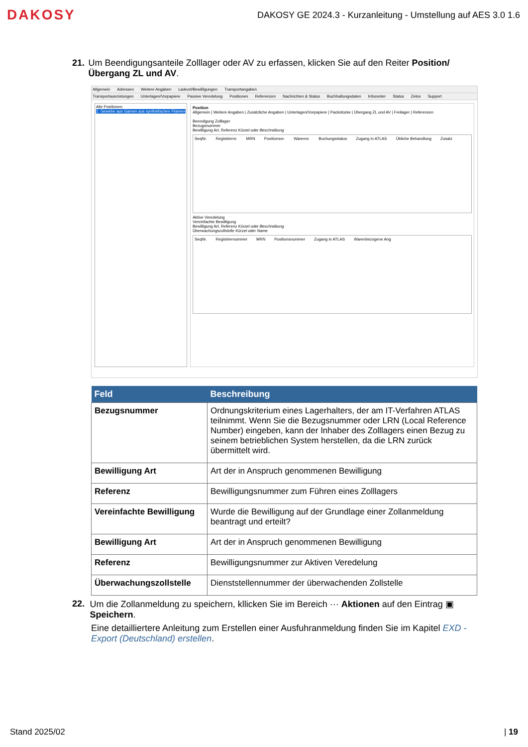DAKOSY
DAKOSY GE 2024.3 - Kurzanleitung - Umstellung auf AES 3.0 1.6
21. Um Beendigungsanteile Zolllager oder AV zu erfassen, klicken Sie auf den Reiter Position/Übergang ZL und AV.
Allgemein Adressen Weitere Angaben Ladeort/Bewilligungen Transportangaben
Transportausrüstungen Unterlagen/Vorpapiere Passive Veredelung Positionen Referenzen Nachrichten & Status Buchhaltungsdaten Infocenter Status Zelos Support
Alle Positionen
1: Gewebe aus Garnen aus synthetischen Filamen
Position
Allgemein | Weitere Angaben | Zusätzliche Angaben | Unterlagen/Vorpapiere | Packstücke | Übergang ZL und AV | Freilager | Referenzen
Beendigung Zolllager
Bezugsnummer
Bewilligung Art, Referenz Kürzel oder Beschreibung
SeqNr. Registriernr. MRN Positionsnr. Warennr. Buchungsstatus Zugang in ATLAS Übliche Behandlung Zusatz
Aktive Veredelung
Vereinfachte Bewilligung
Bewilligung Art, Referenz Kürzel oder Beschreibung
Überwachungszollstelle Kürzel oder Name
SeqNr. Registriernummer MRN Positionsnummer Zugang in ATLAS Warenbezogene Ang
| Feld | Beschreibung |
| --- | --- |
| Bezugsnummer | Ordnungskriterium eines Lagerhalters, der am IT-Verfahren ATLAS teilnimmt. Wenn Sie die Bezugsnummer oder LRN (Local Reference Number) eingeben, kann der Inhaber des Zolllagers einen Bezug zu seinem betrieblichen System herstellen, da die LRN zurück übermittelt wird. |
| Bewilligung Art | Art der in Anspruch genommenen Bewilligung |
| Referenz | Bewilligungsnummer zum Führen eines Zolllagers |
| Vereinfachte Bewilligung | Wurde die Bewilligung auf der Grundlage einer Zollanmeldung beantragt und erteilt? |
| Bewilligung Art | Art der in Anspruch genommenen Bewilligung |
| Referenz | Bewilligungsnummer zur Aktiven Veredelung |
| Überwachungszollstelle | Dienststellennummer der überwachenden Zollstelle |
22. Um die Zollanmeldung zu speichern, kllicken Sie im Bereich ··· Aktionen auf den Eintrag ▣ Speichern.
Eine detailliertere Anleitung zum Erstellen einer Ausfuhranmeldung finden Sie im Kapitel EXD - Export (Deutschland) erstellen.
Stand 2025/02 | 19